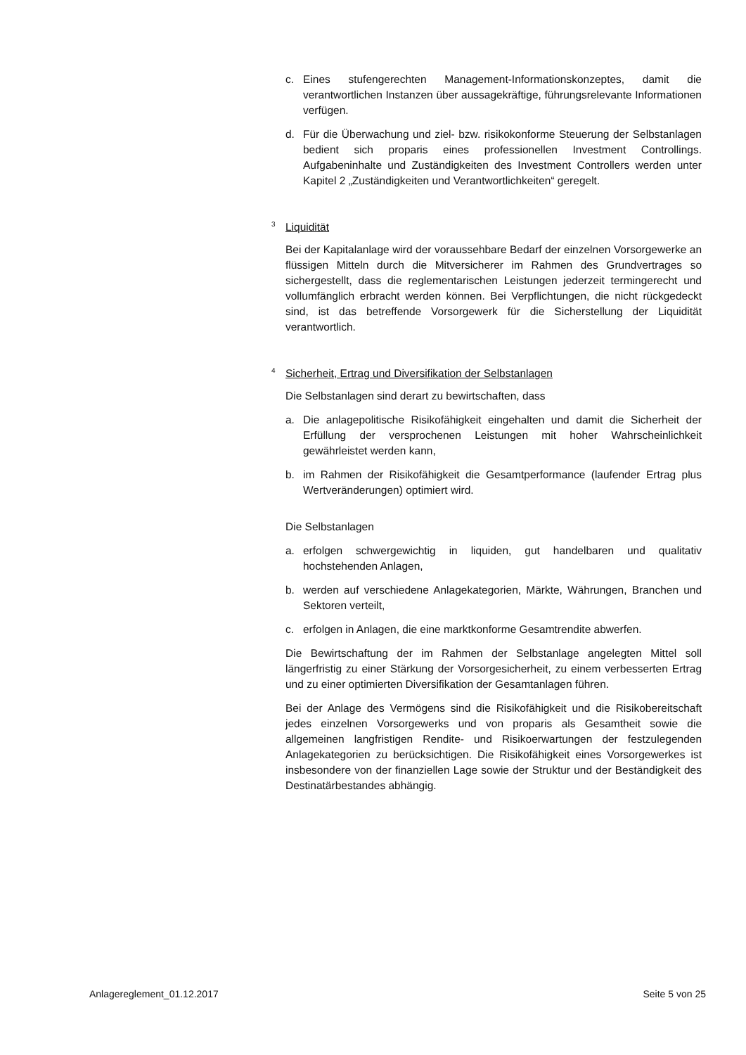c. Eines stufengerechten Management-Informationskonzeptes, damit die verantwortlichen Instanzen über aussagekräftige, führungsrelevante Informationen verfügen.
d. Für die Überwachung und ziel- bzw. risikokonforme Steuerung der Selbstanlagen bedient sich proparis eines professionellen Investment Controllings. Aufgabeninhalte und Zuständigkeiten des Investment Controllers werden unter Kapitel 2 „Zuständigkeiten und Verantwortlichkeiten“ geregelt.
<sup>3</sup> Liquidität
Bei der Kapitalanlage wird der voraussehbare Bedarf der einzelnen Vorsorgewerke an flüssigen Mitteln durch die Mitversicherer im Rahmen des Grundvertrages so sichergestellt, dass die reglementarischen Leistungen jederzeit termingerecht und vollumfänglich erbracht werden können. Bei Verpflichtungen, die nicht rückgedeckt sind, ist das betreffende Vorsorgewerk für die Sicherstellung der Liquidität verantwortlich.
<sup>4</sup> Sicherheit, Ertrag und Diversifikation der Selbstanlagen
Die Selbstanlagen sind derart zu bewirtschaften, dass
a. Die anlagepolitische Risikofähigkeit eingehalten und damit die Sicherheit der Erfüllung der versprochenen Leistungen mit hoher Wahrscheinlichkeit gewährleistet werden kann,
b. im Rahmen der Risikofähigkeit die Gesamtperformance (laufender Ertrag plus Wertveränderungen) optimiert wird.
Die Selbstanlagen
a. erfolgen schwergewichtig in liquiden, gut handelbaren und qualitativ hochstehenden Anlagen,
b. werden auf verschiedene Anlagekategorien, Märkte, Währungen, Branchen und Sektoren verteilt,
c. erfolgen in Anlagen, die eine marktkonforme Gesamtrendite abwerfen.
Die Bewirtschaftung der im Rahmen der Selbstanlage angelegten Mittel soll längerfristig zu einer Stärkung der Vorsorgesicherheit, zu einem verbesserten Ertrag und zu einer optimierten Diversifikation der Gesamtanlagen führen.
Bei der Anlage des Vermögens sind die Risikofähigkeit und die Risikobereitschaft jedes einzelnen Vorsorgewerks und von proparis als Gesamtheit sowie die allgemeinen langfristigen Rendite- und Risikoerwartungen der festzulegenden Anlagekategorien zu berücksichtigen. Die Risikofähigkeit eines Vorsorgewerkes ist insbesondere von der finanziellen Lage sowie der Struktur und der Beständigkeit des Destinatärbestandes abhängig.
Anlagereglement_01.12.2017 Seite 5 von 25